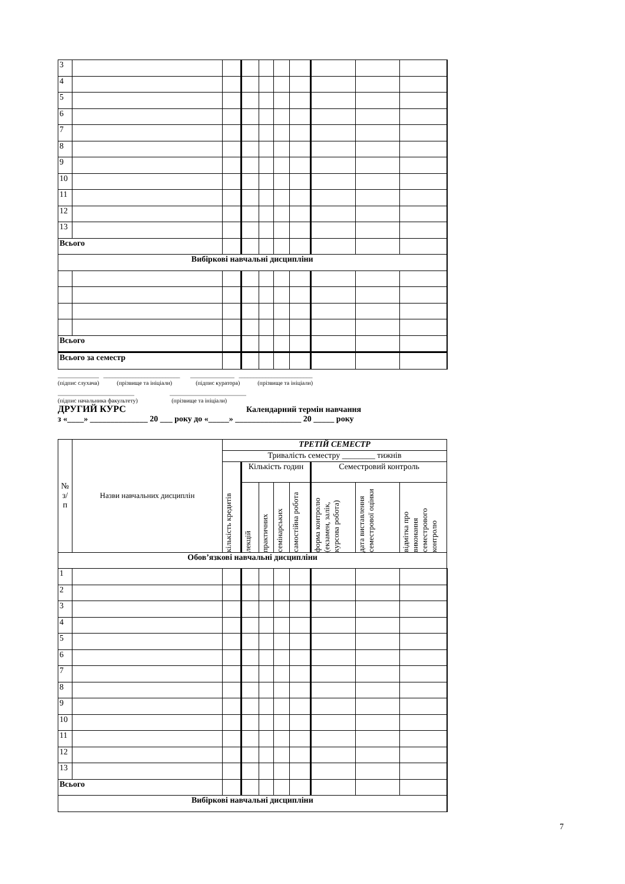| 3 | | | | | | | | | |
| 4 | | | | | | | | | |
| 5 | | | | | | | | | |
| 6 | | | | | | | | | |
| 7 | | | | | | | | | |
| 8 | | | | | | | | | |
| 9 | | | | | | | | | |
| 10 | | | | | | | | | |
| 11 | | | | | | | | | |
| 12 | | | | | | | | | |
| 13 | | | | | | | | | |
| Всього | | | | | | | | | |
| Вибіркові навчальні дисципліни | | | | | | | | | |
| Всього | | | | | | | | | |
| Всього за семестр | | | | | | | | | |
______________ __________________________ _______________ _________________________
(підпис слухача) (прізвище та ініціали) (підпис куратора) (прізвище та ініціали)
__________________________ __________________________
(підпис начальника факультету) (прізвище та ініціали)
ДРУГИЙ КУРС Календарний термін навчання
з «____» ______________ 20 ___ року до «_____» ________________ 20 _____ року
| № з/ п | Назви навчальних дисциплін | ТРЕТІЙ СЕМЕСТР | | | | | | | |
| --- | --- | --- | --- | --- | --- | --- | --- | --- | --- |
| | | Тривалість семестру ________ тижнів | | | | | | | |
| | | кількість кредитів | Кількість годин | | | | Семестровий контроль | | |
| | | | лекцій | практичних | семінарських | самостійна робота | форма контролю (екзамен, залік, курсова робота) | дата виставлення семестрової оцінки | відмітка про виконання семестрового контролю |
| Обов’язкові навчальні дисципліни | | | | | | | | | |
| 1 | | | | | | | | | |
| 2 | | | | | | | | | |
| 3 | | | | | | | | | |
| 4 | | | | | | | | | |
| 5 | | | | | | | | | |
| 6 | | | | | | | | | |
| 7 | | | | | | | | | |
| 8 | | | | | | | | | |
| 9 | | | | | | | | | |
| 10 | | | | | | | | | |
| 11 | | | | | | | | | |
| 12 | | | | | | | | | |
| 13 | | | | | | | | | |
| Всього | | | | | | | | | |
| Вибіркові навчальні дисципліни | | | | | | | | | |
7